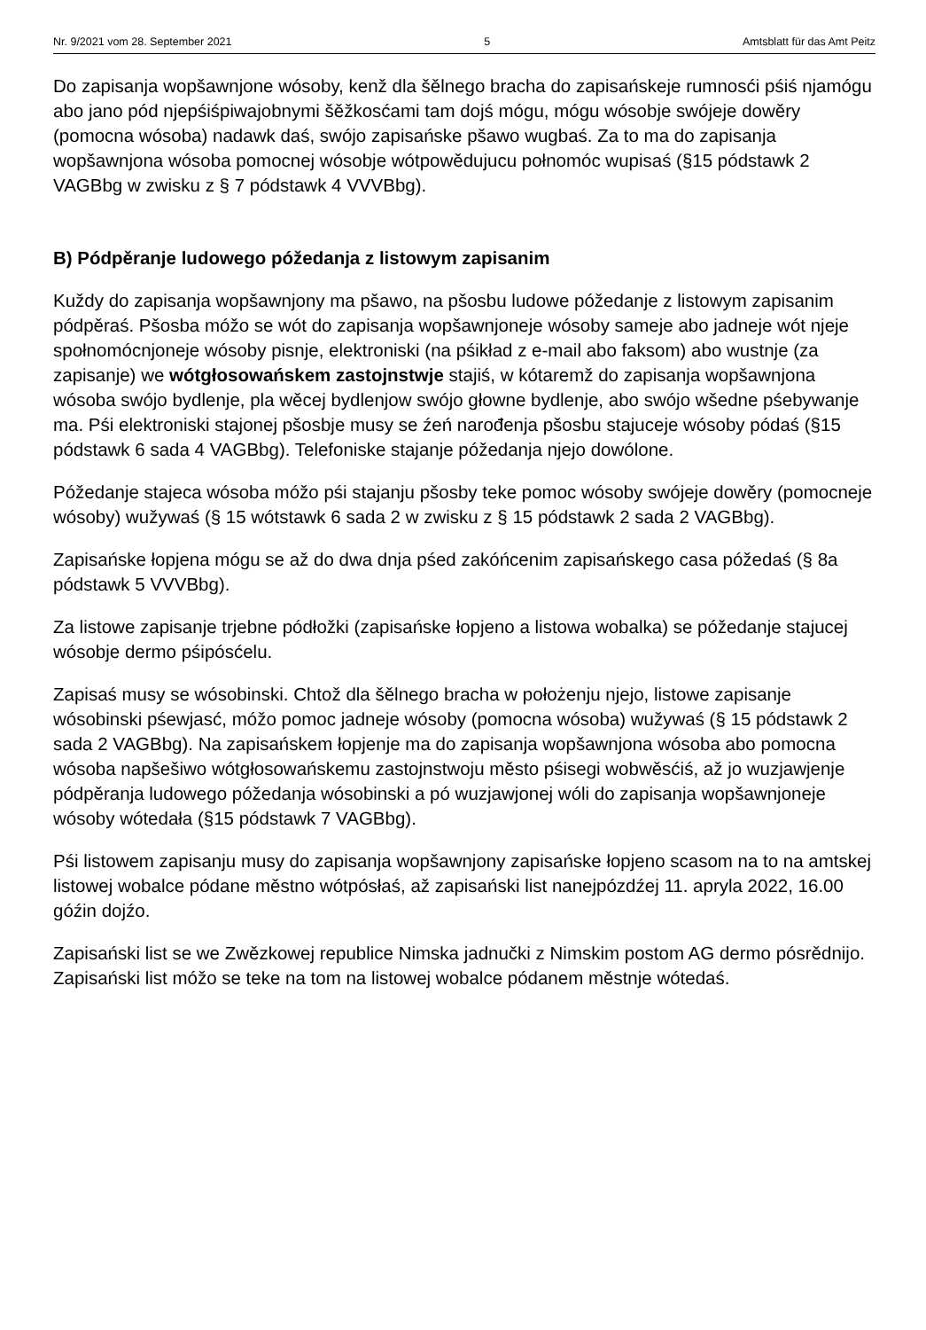Nr. 9/2021 vom 28. September 2021 5 Amtsblatt für das Amt Peitz
Do zapisanja wopšawnjone wósoby, kenž dla šělnego bracha do zapisańskeje rumnosći pśiś njamógu abo jano pód njepśiśpiwajobnymi šěžkosćami tam dojś mógu, mógu wósobje swójeje dowěry (pomocna wósoba) nadawk daś, swójo zapisańske pšawo wugbaś. Za to ma do zapisanja wopšawnjona wósoba pomocnej wósobje wótpowědujucu połnomóc wupisaś (§15 pódstawk 2 VAGBbg w zwisku z § 7 pódstawk 4 VVVBbg).
B) Pódpěranje ludowego póžedanja z listowym zapisanim
Kuždy do zapisanja wopšawnjony ma pšawo, na pšosbu ludowe póžedanje z listowym zapisanim pódpěraś. Pšosba móžo se wót do zapisanja wopšawnjoneje wósoby sameje abo jadneje wót njeje społnomócnjoneje wósoby pisnje, elektroniski (na pśikład z e-mail abo faksom) abo wustnje (za zapisanje) we wótgłosowańskem zastojnstwje stajiś, w kótaremž do zapisanja wopšawnjona wósoba swójo bydlenje, pla wěcej bydlenjow swójo głowne bydlenje, abo swójo wšedne pśebywanje ma. Pśi elektroniski stajonej pšosbje musy se źeń narođenja pšosbu stajuceje wósoby pódaś (§15 pódstawk 6 sada 4 VAGBbg). Telefoniske stajanje póžedanja njejo dowólone.
Póžedanje stajeca wósoba móžo pśi stajanju pšosby teke pomoc wósoby swójeje dowěry (pomocneje wósoby) wužywaś (§ 15 wótstawk 6 sada 2 w zwisku z § 15 pódstawk 2 sada 2 VAGBbg).
Zapisańske łopjena mógu se až do dwa dnja pśed zakóńcenim zapisańskego casa póžedaś (§ 8a pódstawk 5 VVVBbg).
Za listowe zapisanje trjebne pódłožki (zapisańske łopjeno a listowa wobalka) se póžedanje stajucej wósobje dermo pśipósćelu.
Zapisaś musy se wósobinski. Chtož dla šělnego bracha w położenju njejo, listowe zapisanje wósobinski pśewjasć, móžo pomoc jadneje wósoby (pomocna wósoba) wužywaś (§ 15 pódstawk 2 sada 2 VAGBbg). Na zapisańskem łopjenje ma do zapisanja wopšawnjona wósoba abo pomocna wósoba napšešiwo wótgłosowańskemu zastojnstwoju město pśisegi wobwěsćiś, až jo wuzjawjenje pódpěranja ludowego póžedanja wósobinski a pó wuzjawjonej wóli do zapisanja wopšawnjoneje wósoby wótedała (§15 pódstawk 7 VAGBbg).
Pśi listowem zapisanju musy do zapisanja wopšawnjony zapisańske łopjeno scasom na to na amtskej listowej wobalce pódane městno wótpósłaś, až zapisański list nanejpózdźej 11. apryla 2022, 16.00 góźin dojźo.
Zapisański list se we Zwězkowej republice Nimska jadnučki z Nimskim postom AG dermo pósrědnijo. Zapisański list móžo se teke na tom na listowej wobalce pódanem městnje wótedaś.